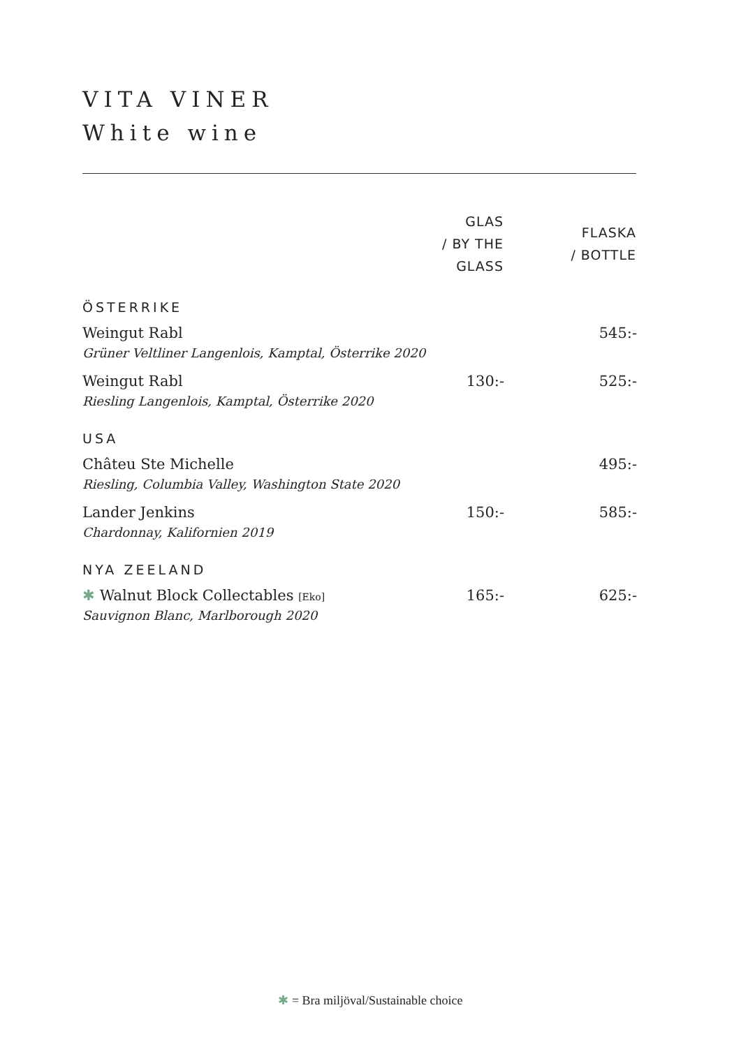VITA VINER
White wine
| | GLAS / BY THE GLASS | FLASKA / BOTTLE |
| --- | --- | --- |
| ÖSTERRIKE | | |
| Weingut Rabl Grüner Veltliner Langenlois, Kamptal, Österrike 2020 | | 545:- |
| Weingut Rabl Riesling Langenlois, Kamptal, Österrike 2020 | 130:- | 525:- |
| USA | | |
| Châteu Ste Michelle Riesling, Columbia Valley, Washington State 2020 | | 495:- |
| Lander Jenkins Chardonnay, Kalifornien 2019 | 150:- | 585:- |
| NYA ZEELAND | | |
| ✱ Walnut Block Collectables [Eko] Sauvignon Blanc, Marlborough 2020 | 165:- | 625:- |
✱ = Bra miljöval/Sustainable choice